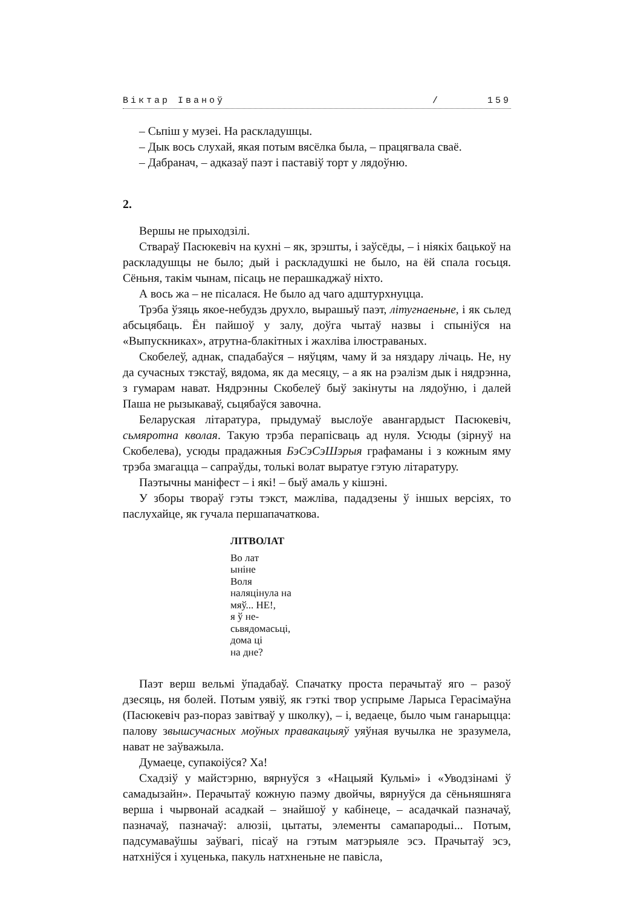Віктар Іваноў / 159
– Сьпіш у музеі. На раскладушцы.
– Дык вось слухай, якая потым вясёлка была, – працягвала сваё.
– Дабранач, – адказаў паэт і паставіў торт у лядоўню.
2.
Вершы не прыходзілі.
Ствараў Пасюкевіч на кухні – як, зрэшты, і заўсёды, – і ніякіх бацькоў на раскладушцы не было; дый і раскладушкі не было, на ёй спала госьця. Сёньня, такім чынам, пісаць не перашкаджаў ніхто.
А вось жа – не пісалася. Не было ад чаго адштурхнуцца.
Трэба ўзяць якое-небудзь друхло, вырашыў паэт, літугнаеньне, і як сьлед абсьцябаць. Ён пайшоў у залу, доўга чытаў назвы і спыніўся на «Выпускниках», атрутна-блакітных і жахліва ілюстраваных.
Скобелеў, аднак, спадабаўся – няўцям, чаму й за няздару лічаць. Не, ну да сучасных тэкстаў, вядома, як да месяцу, – а як на рэалізм дык і нядрэнна, з гумарам нават. Нядрэнны Скобелеў быў закінуты на лядоўню, і далей Паша не рызыкаваў, сьцябаўся завочна.
Беларуская літаратура, прыдумаў выслоўе авангардыст Пасюкевіч, сьмяротна кволая. Такую трэба перапісваць ад нуля. Усюды (зірнуў на Скобелева), усюды прадажныя БэСэСэШэрыя графаманы і з кожным яму трэба змагацца – сапраўды, толькі волат выратуе гэтую літаратуру.
Паэтычны маніфест – і які! – быў амаль у кішэні.
У зборы твораў гэты тэкст, мажліва, пададзены ў іншых версіях, то паслухайце, як гучала першапачаткова.
ЛІТВОЛАТ
Во лат
ыніне
Воля
наляцінула на
мяў... НЕ!,
я ў не-
сьвядомасьці,
дома ці
на дне?
Паэт верш вельмі ўпадабаў. Спачатку проста перачытаў яго – разоў дзесяць, ня болей. Потым уявіў, як гэткі твор успрыме Ларыса Герасімаўна (Пасюкевіч раз-пораз завітваў у школку), – і, ведаеце, было чым ганарыцца: палову звышсучасных моўных правакацыяў уяўная вучылка не зразумела, нават не заўважыла.
Думаеце, супакоіўся? Ха!
Схадзіў у майстэрню, вярнуўся з «Нацыяй Кульмі» і «Уводзінамі ў самадызайн». Перачытаў кожную паэму двойчы, вярнуўся да сёньняшняга верша і чырвонай асадкай – знайшоў у кабінеце, – асадачкай пазначаў, пазначаў, пазначаў: алюзіі, цытаты, элементы самапародыі... Потым, падсумаваўшы заўвагі, пісаў на гэтым матэрыяле эсэ. Прачытаў эсэ, натхніўся і хуценька, пакуль натхненьне не павісла,